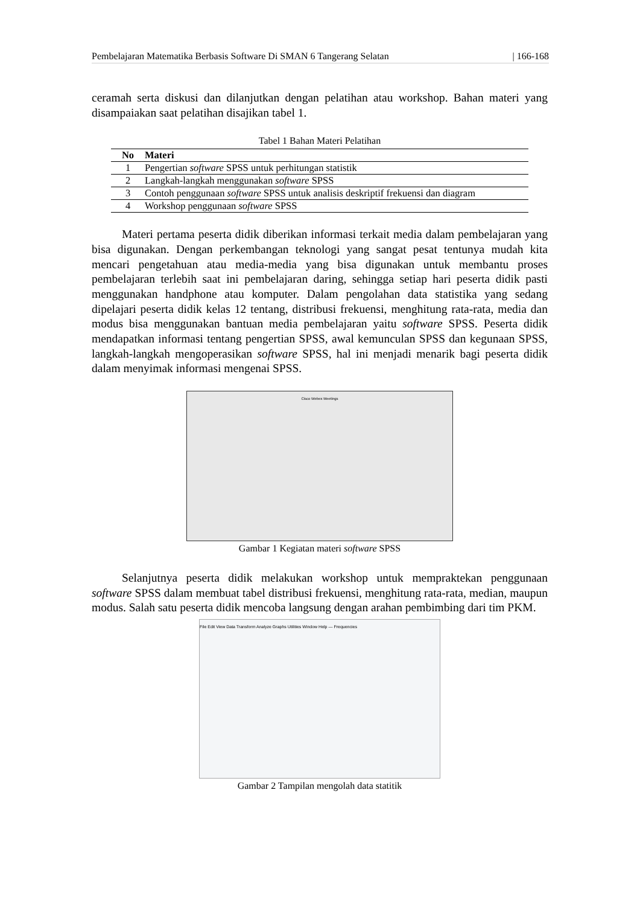Pembelajaran Matematika Berbasis Software Di SMAN 6 Tangerang Selatan | 166-168
ceramah serta diskusi dan dilanjutkan dengan pelatihan atau workshop. Bahan materi yang disampaiakan saat pelatihan disajikan tabel 1.
Tabel 1 Bahan Materi Pelatihan
| No | Materi |
| --- | --- |
| 1 | Pengertian software SPSS untuk perhitungan statistik |
| 2 | Langkah-langkah menggunakan software SPSS |
| 3 | Contoh penggunaan software SPSS untuk analisis deskriptif frekuensi dan diagram |
| 4 | Workshop penggunaan software SPSS |
Materi pertama peserta didik diberikan informasi terkait media dalam pembelajaran yang bisa digunakan. Dengan perkembangan teknologi yang sangat pesat tentunya mudah kita mencari pengetahuan atau media-media yang bisa digunakan untuk membantu proses pembelajaran terlebih saat ini pembelajaran daring, sehingga setiap hari peserta didik pasti menggunakan handphone atau komputer. Dalam pengolahan data statistika yang sedang dipelajari peserta didik kelas 12 tentang, distribusi frekuensi, menghitung rata-rata, media dan modus bisa menggunakan bantuan media pembelajaran yaitu software SPSS. Peserta didik mendapatkan informasi tentang pengertian SPSS, awal kemunculan SPSS dan kegunaan SPSS, langkah-langkah mengoperasikan software SPSS, hal ini menjadi menarik bagi peserta didik dalam menyimak informasi mengenai SPSS.
Cisco Webex Meetings
Gambar 1 Kegiatan materi software SPSS
Selanjutnya peserta didik melakukan workshop untuk mempraktekan penggunaan software SPSS dalam membuat tabel distribusi frekuensi, menghitung rata-rata, median, maupun modus. Salah satu peserta didik mencoba langsung dengan arahan pembimbing dari tim PKM.
File Edit View Data Transform Analyze Graphs Utilities Window Help — Frequencies
Gambar 2 Tampilan mengolah data statitik